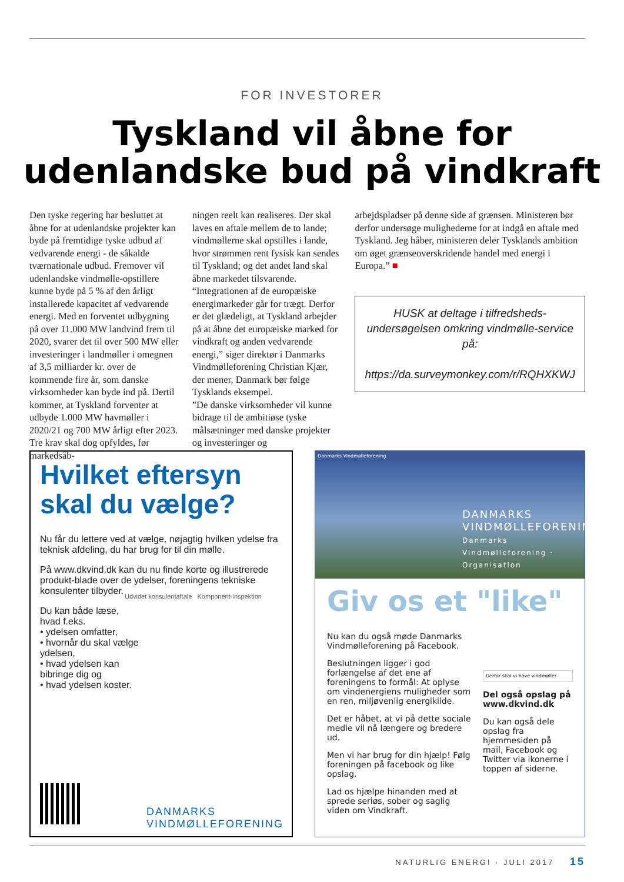FOR INVESTORER
Tyskland vil åbne for
udenlandske bud på vindkraft
Den tyske regering har besluttet at åbne for at udenlandske projekter kan byde på fremtidige tyske udbud af vedvarende energi - de såkalde tværnationale udbud. Fremover vil udenlandske vindmølle-opstillere kunne byde på 5 % af den årligt installerede kapacitet af vedvarende energi. Med en forventet udbygning på over 11.000 MW landvind frem til 2020, svarer det til over 500 MW eller investeringer i landmøller i omegnen af 3,5 milliarder kr. over de kommende fire år, som danske virksomheder kan byde ind på. Dertil kommer, at Tyskland forventer at udbyde 1.000 MW havmøller i 2020/21 og 700 MW årligt efter 2023.
Tre krav skal dog opfyldes, før markedsåb-
ningen reelt kan realiseres. Der skal laves en aftale mellem de to lande; vindmøllerne skal opstilles i lande, hvor strømmen rent fysisk kan sendes til Tyskland; og det andet land skal åbne markedet tilsvarende.
“Integrationen af de europæiske energimarkeder går for trægt. Derfor er det glædeligt, at Tyskland arbejder på at åbne det europæiske marked for vindkraft og anden vedvarende energi,” siger direktør i Danmarks Vindmølleforening Christian Kjær, der mener, Danmark bør følge Tysklands eksempel.
”De danske virksomheder vil kunne bidrage til de ambitiøse tyske målsætninger med danske projekter og investeringer og
arbejdspladser på denne side af grænsen. Ministeren bør derfor undersøge mulighederne for at indgå en aftale med Tyskland. Jeg håber, ministeren deler Tysklands ambition om øget grænseoverskridende handel med energi i Europa.” ■
HUSK at deltage i tilfredsheds-undersøgelsen omkring vindmølle-service på:
https://da.surveymonkey.com/r/RQHXKWJ
Hvilket eftersyn skal du vælge?
Nu får du lettere ved at vælge, nøjagtig hvilken ydelse fra teknisk afdeling, du har brug for til din mølle.
På www.dkvind.dk kan du nu finde korte og illustrerede produkt-blade over de ydelser, foreningens tekniske konsulenter tilbyder.
Du kan både læse, hvad f.eks.
• ydelsen omfatter,
• hvornår du skal vælge ydelsen,
• hvad ydelsen kan bibringe dig og
• hvad ydelsen koster.
Udvidet konsulentaftale Komponent-inspektion
DANMARKS
VINDMØLLEFORENING
Danmarks Vindmølleforening
DANMARKS
VINDMØLLEFORENING
Danmarks Vindmølleforening · Organisation
Giv os et "like"
Nu kan du også møde Danmarks Vindmølleforening på Facebook.
Beslutningen ligger i god forlængelse af det ene af foreningens to formål: At oplyse om vindenergiens muligheder som en ren, miljøvenlig energikilde.
Det er håbet, at vi på dette sociale medie vil nå længere og bredere ud.
Men vi har brug for din hjælp! Følg foreningen på facebook og like opslag.
Lad os hjælpe hinanden med at sprede seriøs, sober og saglig viden om Vindkraft.
Derfor skal vi have vindmøller
Del også opslag på www.dkvind.dk
Du kan også dele opslag fra hjemmesiden på mail, Facebook og Twitter via ikonerne i toppen af siderne.
NATURLIG ENERGI · JULI 2017 15